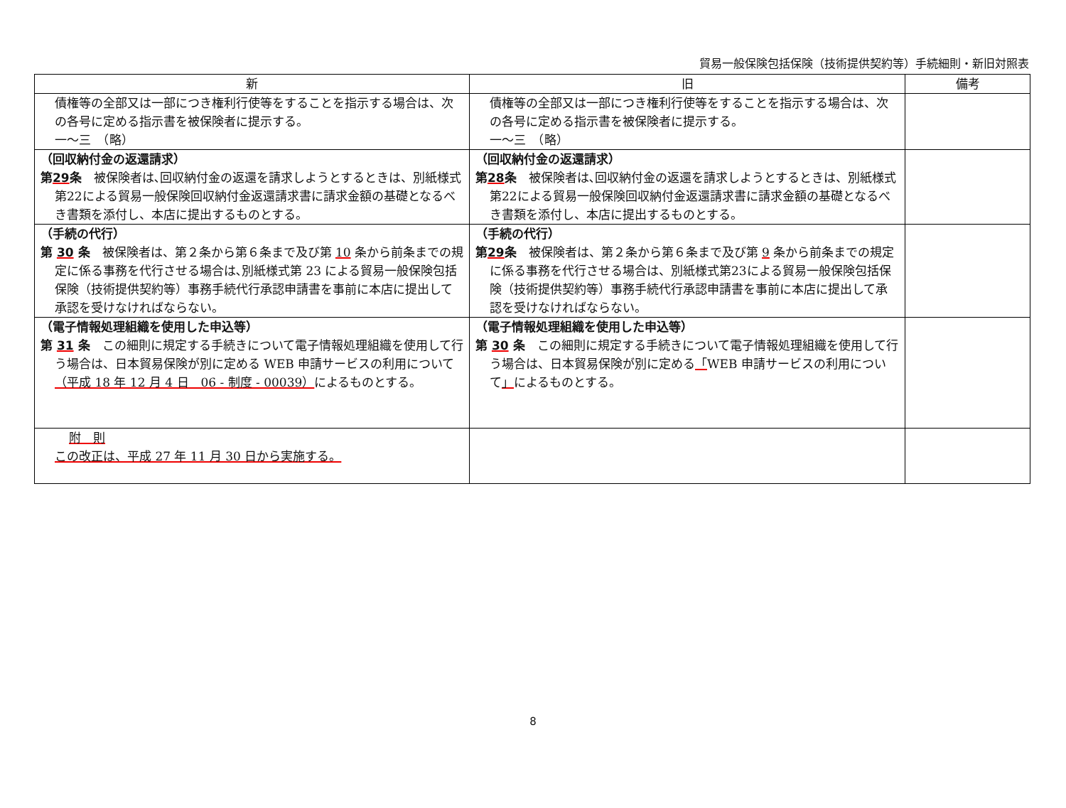貿易一般保険包括保険（技術提供契約等）手続細則・新旧対照表
| 新 | 旧 | 備考 |
| --- | --- | --- |
| 債権等の全部又は一部につき権利行使等をすることを指示する場合は、次の各号に定める指示書を被保険者に提示する。 一～三 （略） | 債権等の全部又は一部につき権利行使等をすることを指示する場合は、次の各号に定める指示書を被保険者に提示する。 一～三 （略） | |
| （回収納付金の返還請求） 第 29 条 被保険者は､回収納付金の返還を請求しようとするときは、別紙様式第22による貿易一般保険回収納付金返還請求書に請求金額の基礎となるべき書類を添付し、本店に提出するものとする。 | （回収納付金の返還請求） 第 28 条 被保険者は､回収納付金の返還を請求しようとするときは、別紙様式第22による貿易一般保険回収納付金返還請求書に請求金額の基礎となるべき書類を添付し、本店に提出するものとする。 | |
| （手続の代行） 第 30 条 被保険者は、第２条から第６条まで及び第 10 条から前条までの規定に係る事務を代行させる場合は､別紙様式第 23 による貿易一般保険包括保険（技術提供契約等）事務手続代行承認申請書を事前に本店に提出して承認を受けなければならない。 | （手続の代行） 第 29 条 被保険者は、第２条から第６条まで及び第 9 条から前条までの規定に係る事務を代行させる場合は、別紙様式第23による貿易一般保険包括保険（技術提供契約等）事務手続代行承認申請書を事前に本店に提出して承認を受けなければならない。 | |
| （電子情報処理組織を使用した申込等） 第 31 条 この細則に規定する手続きについて電子情報処理組織を使用して行う場合は、日本貿易保険が別に定める WEB 申請サービスの利用について （平成 18 年 12 月 4 日 06 - 制度 - 00039） によるものとする。 | （電子情報処理組織を使用した申込等） 第 30 条 この細則に規定する手続きについて電子情報処理組織を使用して行う場合は、日本貿易保険が別に定める 「 WEB 申請サービスの利用について 」 によるものとする。 | |
| 附 則 この改正は、平成 27 年 11 月 30 日から実施する。 | | |
8